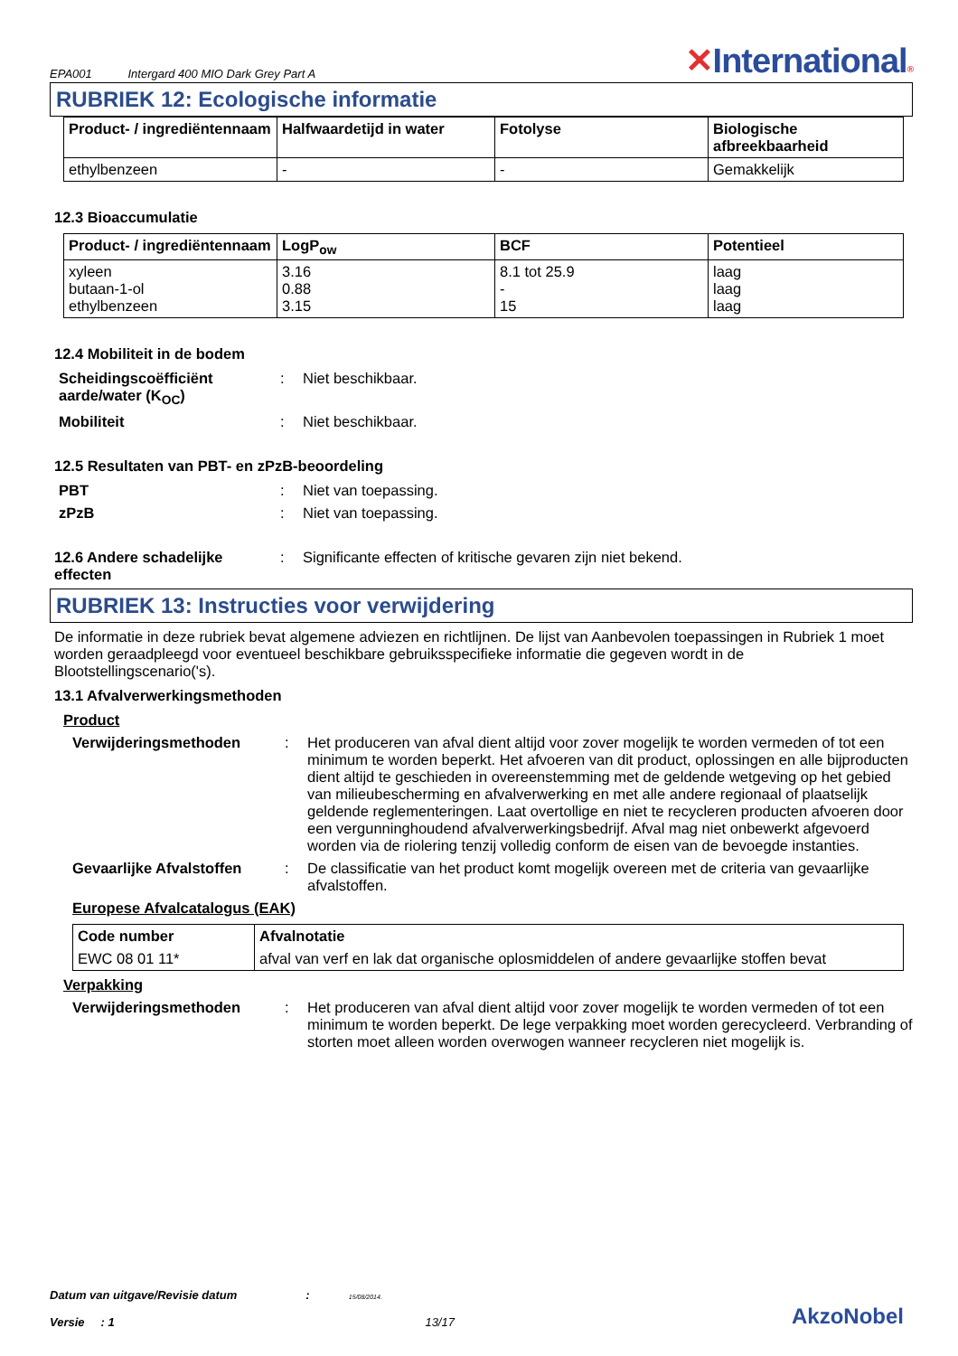EPA001 Intergard 400 MIO Dark Grey Part A
✕International®
RUBRIEK 12: Ecologische informatie
| Product- / ingrediëntennaam | Halfwaardetijd in water | Fotolyse | Biologische afbreekbaarheid |
| --- | --- | --- | --- |
| ethylbenzeen | - | - | Gemakkelijk |
12.3 Bioaccumulatie
| Product- / ingrediëntennaam | LogP<sub>ow</sub> | BCF | Potentieel |
| --- | --- | --- | --- |
| xyleen butaan-1-ol ethylbenzeen | 3.16 0.88 3.15 | 8.1 tot 25.9 - 15 | laag laag laag |
12.4 Mobiliteit in de bodem
Scheidingscoëfficiënt aarde/water (K<sub>OC</sub>)
: Niet beschikbaar.
Mobiliteit : Niet beschikbaar.
12.5 Resultaten van PBT- en zPzB-beoordeling
PBT : Niet van toepassing.
zPzB : Niet van toepassing.
12.6 Andere schadelijke effecten
: Significante effecten of kritische gevaren zijn niet bekend.
RUBRIEK 13: Instructies voor verwijdering
De informatie in deze rubriek bevat algemene adviezen en richtlijnen. De lijst van Aanbevolen toepassingen in Rubriek 1 moet worden geraadpleegd voor eventueel beschikbare gebruiksspecifieke informatie die gegeven wordt in de Blootstellingscenario('s).
13.1 Afvalverwerkingsmethoden
Product
Verwijderingsmethoden : Het produceren van afval dient altijd voor zover mogelijk te worden vermeden of tot een minimum te worden beperkt. Het afvoeren van dit product, oplossingen en alle bijproducten dient altijd te geschieden in overeenstemming met de geldende wetgeving op het gebied van milieubescherming en afvalverwerking en met alle andere regionaal of plaatselijk geldende reglementeringen. Laat overtollige en niet te recycleren producten afvoeren door een vergunninghoudend afvalverwerkingsbedrijf. Afval mag niet onbewerkt afgevoerd worden via de riolering tenzij volledig conform de eisen van de bevoegde instanties.
Gevaarlijke Afvalstoffen
: De classificatie van het product komt mogelijk overeen met de criteria van gevaarlijke afvalstoffen.
Europese Afvalcatalogus (EAK)
| Code number | Afvalnotatie |
| --- | --- |
| EWC 08 01 11* | afval van verf en lak dat organische oplosmiddelen of andere gevaarlijke stoffen bevat |
Verpakking
Verwijderingsmethoden : Het produceren van afval dient altijd voor zover mogelijk te worden vermeden of tot een minimum te worden beperkt. De lege verpakking moet worden gerecycleerd. Verbranding of storten moet alleen worden overwogen wanneer recycleren niet mogelijk is.
Datum van uitgave/Revisie datum : 15/08/2014.
Versie : 1 13/17
AkzoNobel